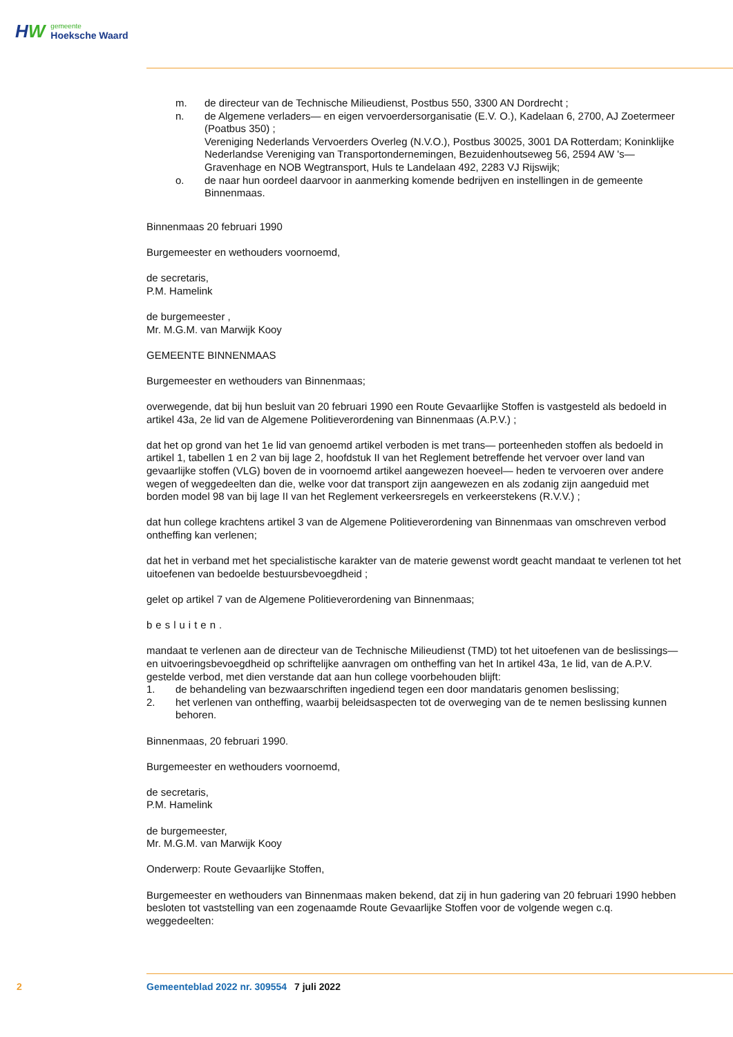HW
gemeente
Hoeksche Waard
m. de directeur van de Technische Milieudienst, Postbus 550, 3300 AN Dordrecht ;
n. de Algemene verladers— en eigen vervoerdersorganisatie (E.V. O.), Kadelaan 6, 2700, AJ Zoetermeer (Poatbus 350) ;
Vereniging Nederlands Vervoerders Overleg (N.V.O.), Postbus 30025, 3001 DA Rotterdam; Koninklijke Nederlandse Vereniging van Transportondernemingen, Bezuidenhoutseweg 56, 2594 AW 's—Gravenhage en NOB Wegtransport, Huls te Landelaan 492, 2283 VJ Rijswijk;
o. de naar hun oordeel daarvoor in aanmerking komende bedrijven en instellingen in de gemeente Binnenmaas.
Binnenmaas 20 februari 1990
Burgemeester en wethouders voornoemd,
de secretaris,
P.M. Hamelink
de burgemeester ,
Mr. M.G.M. van Marwijk Kooy
GEMEENTE BINNENMAAS
Burgemeester en wethouders van Binnenmaas;
overwegende, dat bij hun besluit van 20 februari 1990 een Route Gevaarlijke Stoffen is vastgesteld als bedoeld in artikel 43a, 2e lid van de Algemene Politieverordening van Binnenmaas (A.P.V.) ;
dat het op grond van het 1e lid van genoemd artikel verboden is met trans— porteenheden stoffen als bedoeld in artikel 1, tabellen 1 en 2 van bij lage 2, hoofdstuk II van het Reglement betreffende het vervoer over land van gevaarlijke stoffen (VLG) boven de in voornoemd artikel aangewezen hoeveel— heden te vervoeren over andere wegen of weggedeelten dan die, welke voor dat transport zijn aangewezen en als zodanig zijn aangeduid met borden model 98 van bij lage II van het Reglement verkeersregels en verkeerstekens (R.V.V.) ;
dat hun college krachtens artikel 3 van de Algemene Politieverordening van Binnenmaas van omschreven verbod ontheffing kan verlenen;
dat het in verband met het specialistische karakter van de materie gewenst wordt geacht mandaat te verlenen tot het uitoefenen van bedoelde bestuursbevoegdheid ;
gelet op artikel 7 van de Algemene Politieverordening van Binnenmaas;
besluiten.
mandaat te verlenen aan de directeur van de Technische Milieudienst (TMD) tot het uitoefenen van de beslissings— en uitvoeringsbevoegdheid op schriftelijke aanvragen om ontheffing van het In artikel 43a, 1e lid, van de A.P.V. gestelde verbod, met dien verstande dat aan hun college voorbehouden blijft:
1. de behandeling van bezwaarschriften ingediend tegen een door mandataris genomen beslissing;
2. het verlenen van ontheffing, waarbij beleidsaspecten tot de overweging van de te nemen beslissing kunnen behoren.
Binnenmaas, 20 februari 1990.
Burgemeester en wethouders voornoemd,
de secretaris,
P.M. Hamelink
de burgemeester,
Mr. M.G.M. van Marwijk Kooy
Onderwerp: Route Gevaarlijke Stoffen,
Burgemeester en wethouders van Binnenmaas maken bekend, dat zij in hun gadering van 20 februari 1990 hebben besloten tot vaststelling van een zogenaamde Route Gevaarlijke Stoffen voor de volgende wegen c.q. weggedeelten:
2 Gemeenteblad 2022 nr. 309554 7 juli 2022